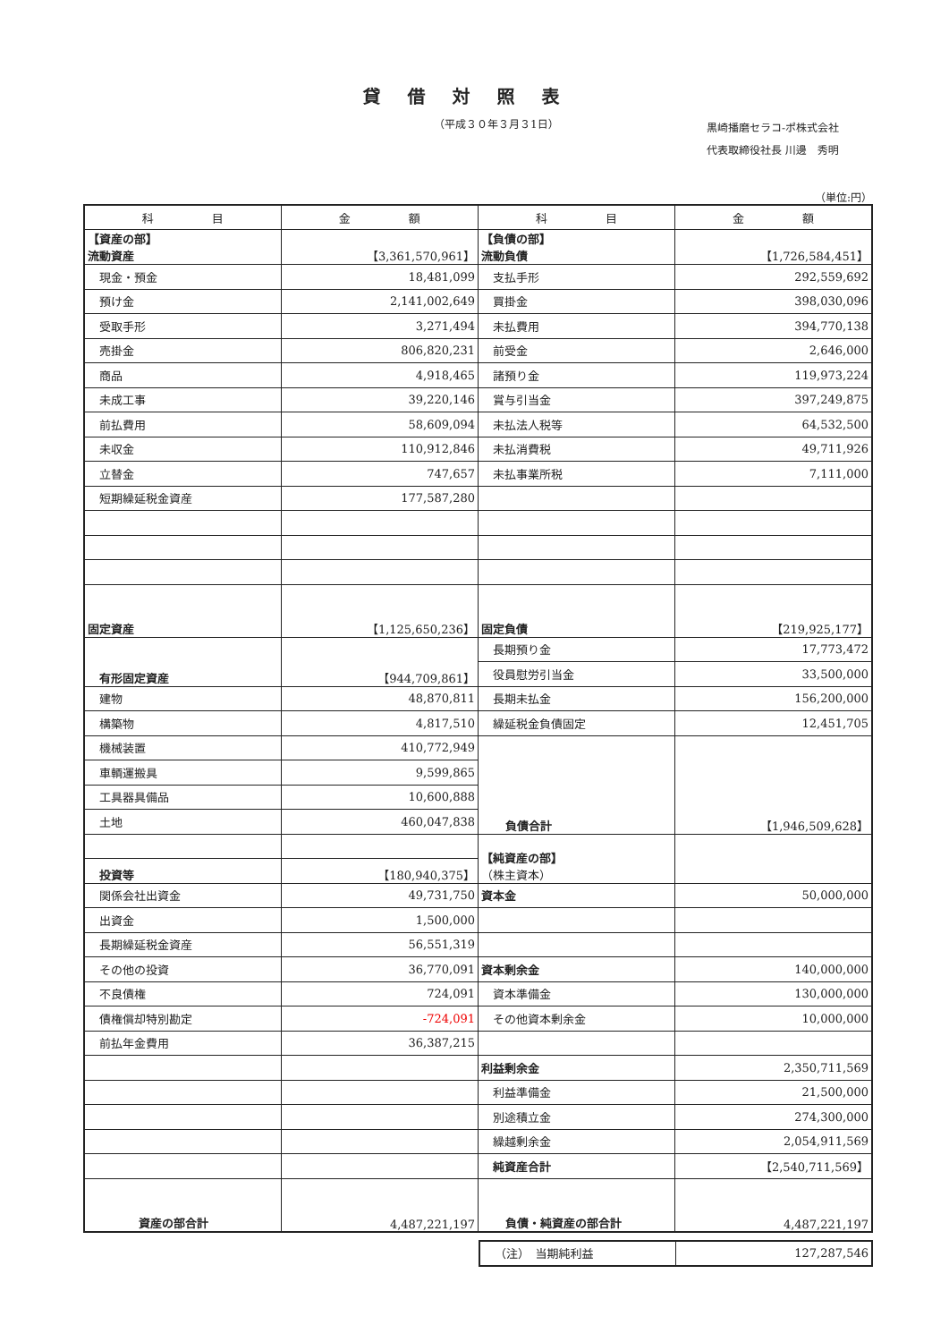貸借対照表
（平成３０年３月３1日）
黒崎播磨セラコ-ポ株式会社
代表取締役社長 川邊　秀明
（単位:円）
| 科 目 | 金 額 | 科 目 | 金 額 |
| --- | --- | --- | --- |
| 【資産の部】 流動資産 | 【3,361,570,961】 | 【負債の部】 流動負債 | 【1,726,584,451】 |
| 現金・預金 | 18,481,099 | 支払手形 | 292,559,692 |
| 預け金 | 2,141,002,649 | 買掛金 | 398,030,096 |
| 受取手形 | 3,271,494 | 未払費用 | 394,770,138 |
| 売掛金 | 806,820,231 | 前受金 | 2,646,000 |
| 商品 | 4,918,465 | 諸預り金 | 119,973,224 |
| 未成工事 | 39,220,146 | 賞与引当金 | 397,249,875 |
| 前払費用 | 58,609,094 | 未払法人税等 | 64,532,500 |
| 未収金 | 110,912,846 | 未払消費税 | 49,711,926 |
| 立替金 | 747,657 | 未払事業所税 | 7,111,000 |
| 短期繰延税金資産 | 177,587,280 | | |
| 固定資産 | 【1,125,650,236】 | 固定負債 | 【219,925,177】 |
| 有形固定資産 | 【944,709,861】 | 長期預り金 | 17,773,472 |
| | | 役員慰労引当金 | 33,500,000 |
| 建物 | 48,870,811 | 長期未払金 | 156,200,000 |
| 構築物 | 4,817,510 | 繰延税金負債固定 | 12,451,705 |
| 機械装置 | 410,772,949 | 負債合計 | 【1,946,509,628】 |
| 車輌運搬具 | 9,599,865 | | |
| 工具器具備品 | 10,600,888 | | |
| 土地 | 460,047,838 | | |
| | | 【純資産の部】 （株主資本） | |
| 投資等 | 【180,940,375】 | | |
| 関係会社出資金 | 49,731,750 | 資本金 | 50,000,000 |
| 出資金 | 1,500,000 | | |
| 長期繰延税金資産 | 56,551,319 | | |
| その他の投資 | 36,770,091 | 資本剰余金 | 140,000,000 |
| 不良債権 | 724,091 | 資本準備金 | 130,000,000 |
| 債権償却特別勘定 | -724,091 | その他資本剰余金 | 10,000,000 |
| 前払年金費用 | 36,387,215 | | |
| | | 利益剰余金 | 2,350,711,569 |
| | | 利益準備金 | 21,500,000 |
| | | 別途積立金 | 274,300,000 |
| | | 繰越剰余金 | 2,054,911,569 |
| | | 純資産合計 | 【2,540,711,569】 |
| 資産の部合計 | 4,487,221,197 | 負債・純資産の部合計 | 4,487,221,197 |
| （注） 当期純利益 | 127,287,546 |